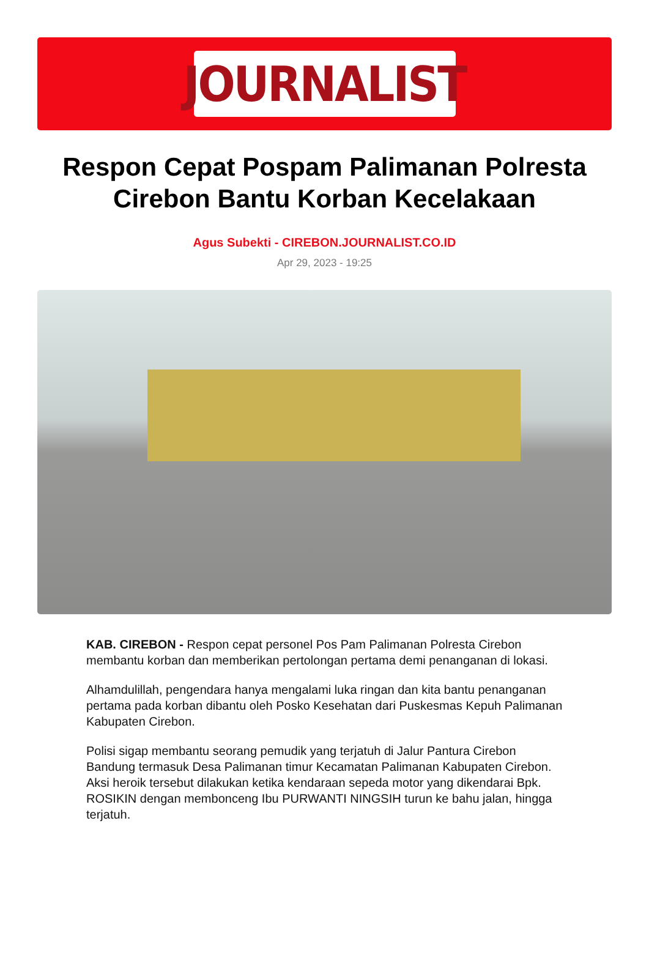JOURNALIST
Respon Cepat Pospam Palimanan Polresta Cirebon Bantu Korban Kecelakaan
Agus Subekti - CIREBON.JOURNALIST.CO.ID
Apr 29, 2023 - 19:25
KAB. CIREBON - Respon cepat personel Pos Pam Palimanan Polresta Cirebon membantu korban dan memberikan pertolongan pertama demi penanganan di lokasi.
Alhamdulillah, pengendara hanya mengalami luka ringan dan kita bantu penanganan pertama pada korban dibantu oleh Posko Kesehatan dari Puskesmas Kepuh Palimanan Kabupaten Cirebon.
Polisi sigap membantu seorang pemudik yang terjatuh di Jalur Pantura Cirebon Bandung termasuk Desa Palimanan timur Kecamatan Palimanan Kabupaten Cirebon. Aksi heroik tersebut dilakukan ketika kendaraan sepeda motor yang dikendarai Bpk. ROSIKIN dengan membonceng Ibu PURWANTI NINGSIH turun ke bahu jalan, hingga terjatuh.